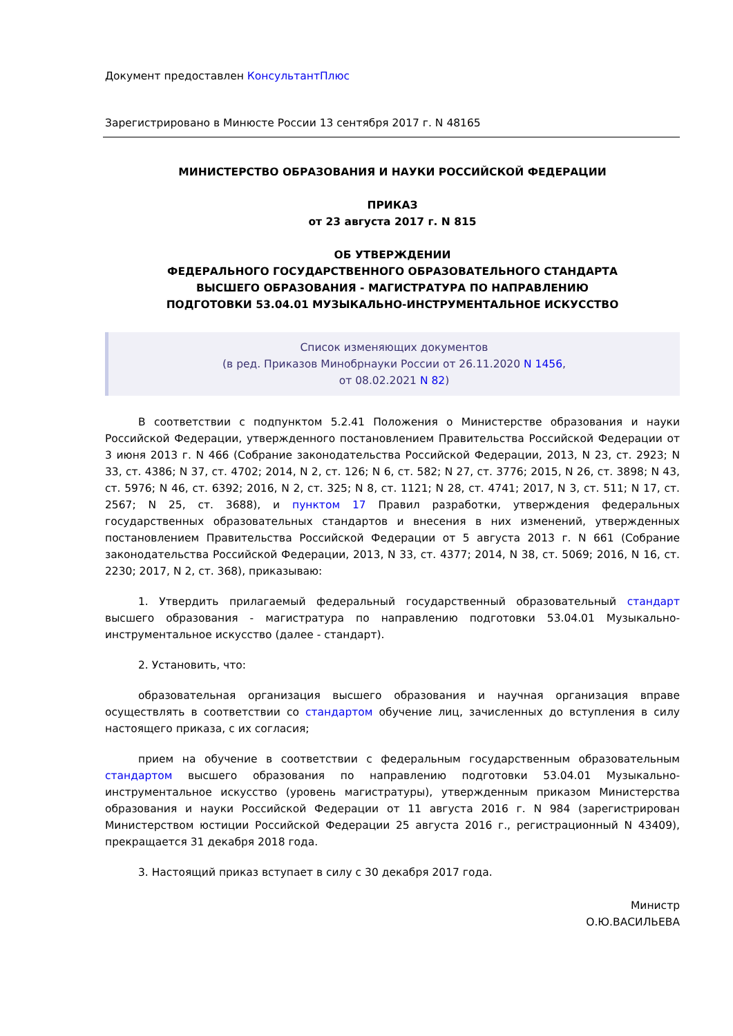Документ предоставлен КонсультантПлюс
Зарегистрировано в Минюсте России 13 сентября 2017 г. N 48165
МИНИСТЕРСТВО ОБРАЗОВАНИЯ И НАУКИ РОССИЙСКОЙ ФЕДЕРАЦИИ
ПРИКАЗ
от 23 августа 2017 г. N 815
ОБ УТВЕРЖДЕНИИ
ФЕДЕРАЛЬНОГО ГОСУДАРСТВЕННОГО ОБРАЗОВАТЕЛЬНОГО СТАНДАРТА
ВЫСШЕГО ОБРАЗОВАНИЯ - МАГИСТРАТУРА ПО НАПРАВЛЕНИЮ
ПОДГОТОВКИ 53.04.01 МУЗЫКАЛЬНО-ИНСТРУМЕНТАЛЬНОЕ ИСКУССТВО
Список изменяющих документов
(в ред. Приказов Минобрнауки России от 26.11.2020 N 1456,
от 08.02.2021 N 82)
В соответствии с подпунктом 5.2.41 Положения о Министерстве образования и науки Российской Федерации, утвержденного постановлением Правительства Российской Федерации от 3 июня 2013 г. N 466 (Собрание законодательства Российской Федерации, 2013, N 23, ст. 2923; N 33, ст. 4386; N 37, ст. 4702; 2014, N 2, ст. 126; N 6, ст. 582; N 27, ст. 3776; 2015, N 26, ст. 3898; N 43, ст. 5976; N 46, ст. 6392; 2016, N 2, ст. 325; N 8, ст. 1121; N 28, ст. 4741; 2017, N 3, ст. 511; N 17, ст. 2567; N 25, ст. 3688), и пунктом 17 Правил разработки, утверждения федеральных государственных образовательных стандартов и внесения в них изменений, утвержденных постановлением Правительства Российской Федерации от 5 августа 2013 г. N 661 (Собрание законодательства Российской Федерации, 2013, N 33, ст. 4377; 2014, N 38, ст. 5069; 2016, N 16, ст. 2230; 2017, N 2, ст. 368), приказываю:
1. Утвердить прилагаемый федеральный государственный образовательный стандарт высшего образования - магистратура по направлению подготовки 53.04.01 Музыкально-инструментальное искусство (далее - стандарт).
2. Установить, что:
образовательная организация высшего образования и научная организация вправе осуществлять в соответствии со стандартом обучение лиц, зачисленных до вступления в силу настоящего приказа, с их согласия;
прием на обучение в соответствии с федеральным государственным образовательным стандартом высшего образования по направлению подготовки 53.04.01 Музыкально-инструментальное искусство (уровень магистратуры), утвержденным приказом Министерства образования и науки Российской Федерации от 11 августа 2016 г. N 984 (зарегистрирован Министерством юстиции Российской Федерации 25 августа 2016 г., регистрационный N 43409), прекращается 31 декабря 2018 года.
3. Настоящий приказ вступает в силу с 30 декабря 2017 года.
Министр
О.Ю.ВАСИЛЬЕВА